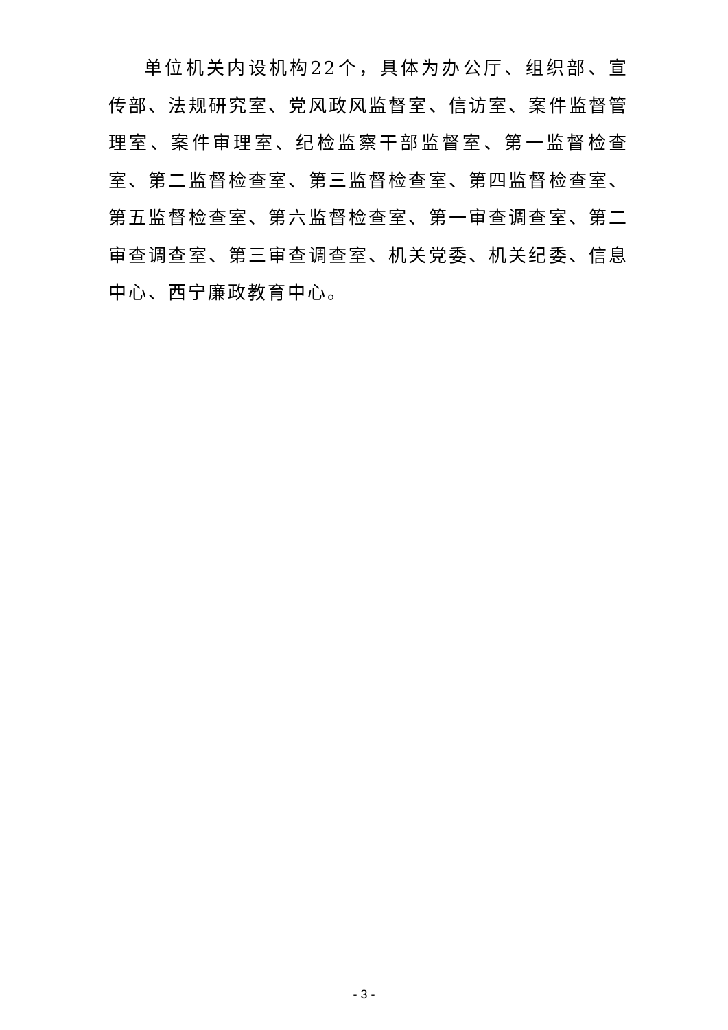单位机关内设机构22个，具体为办公厅、组织部、宣传部、法规研究室、党风政风监督室、信访室、案件监督管理室、案件审理室、纪检监察干部监督室、第一监督检查室、第二监督检查室、第三监督检查室、第四监督检查室、第五监督检查室、第六监督检查室、第一审查调查室、第二审查调查室、第三审查调查室、机关党委、机关纪委、信息中心、西宁廉政教育中心。
- 3 -